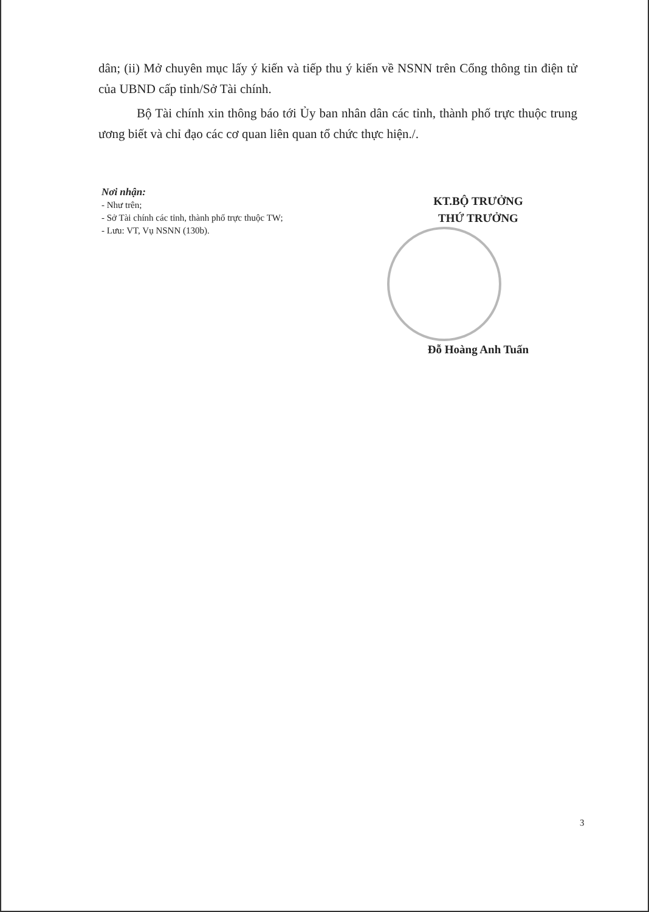dân; (ii) Mở chuyên mục lấy ý kiến và tiếp thu ý kiến về NSNN trên Cổng thông tin điện tử của UBND cấp tỉnh/Sở Tài chính.
Bộ Tài chính xin thông báo tới Ủy ban nhân dân các tỉnh, thành phố trực thuộc trung ương biết và chỉ đạo các cơ quan liên quan tổ chức thực hiện./.
Nơi nhận:
- Như trên;
- Sở Tài chính các tỉnh, thành phố trực thuộc TW;
- Lưu: VT, Vụ NSNN (130b).
KT.BỘ TRƯỞNG
THỨ TRƯỞNG
Đỗ Hoàng Anh Tuấn
3